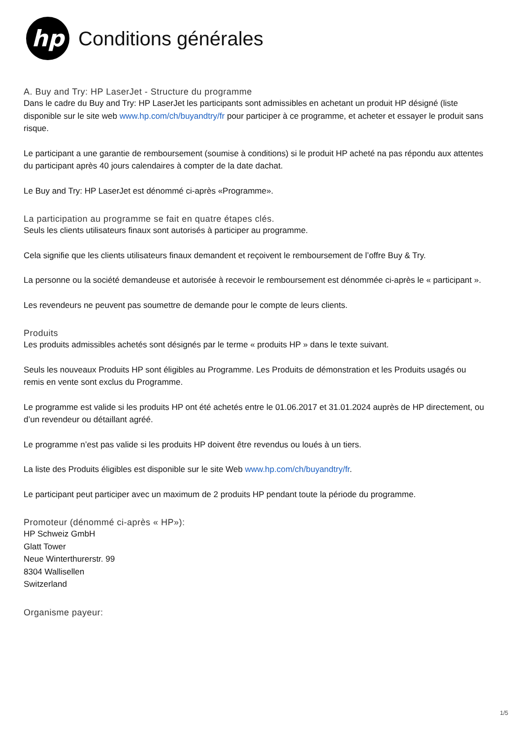hp
Conditions générales
A. Buy and Try: HP LaserJet - Structure du programme
Dans le cadre du Buy and Try: HP LaserJet les participants sont admissibles en achetant un produit HP désigné (liste disponible sur le site web www.hp.com/ch/buyandtry/fr pour participer à ce programme, et acheter et essayer le produit sans risque.
Le participant a une garantie de remboursement (soumise à conditions) si le produit HP acheté na pas répondu aux attentes du participant après 40 jours calendaires à compter de la date dachat.
Le Buy and Try: HP LaserJet est dénommé ci-après «Programme».
La participation au programme se fait en quatre étapes clés.
Seuls les clients utilisateurs finaux sont autorisés à participer au programme.
Cela signifie que les clients utilisateurs finaux demandent et reçoivent le remboursement de l’offre Buy & Try.
La personne ou la société demandeuse et autorisée à recevoir le remboursement est dénommée ci-après le « participant ».
Les revendeurs ne peuvent pas soumettre de demande pour le compte de leurs clients.
Produits
Les produits admissibles achetés sont désignés par le terme « produits HP » dans le texte suivant.
Seuls les nouveaux Produits HP sont éligibles au Programme. Les Produits de démonstration et les Produits usagés ou remis en vente sont exclus du Programme.
Le programme est valide si les produits HP ont été achetés entre le 01.06.2017 et 31.01.2024 auprès de HP directement, ou d’un revendeur ou détaillant agréé.
Le programme n’est pas valide si les produits HP doivent être revendus ou loués à un tiers.
La liste des Produits éligibles est disponible sur le site Web www.hp.com/ch/buyandtry/fr.
Le participant peut participer avec un maximum de 2 produits HP pendant toute la période du programme.
Promoteur (dénommé ci-après « HP»):
HP Schweiz GmbH
Glatt Tower
Neue Winterthurerstr. 99
8304 Wallisellen
Switzerland
Organisme payeur:
1/5